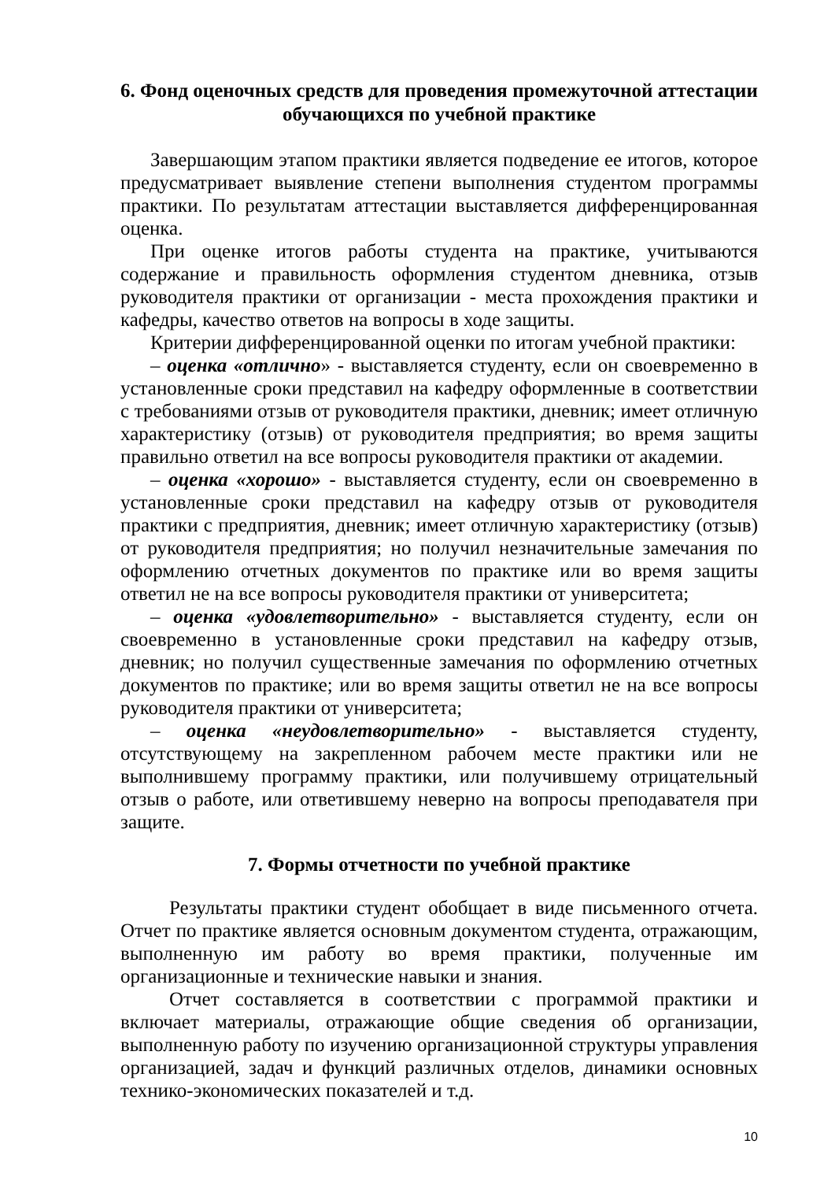6. Фонд оценочных средств для проведения промежуточной аттестации обучающихся по учебной практике
Завершающим этапом практики является подведение ее итогов, которое предусматривает выявление степени выполнения студентом программы практики. По результатам аттестации выставляется дифференцированная оценка.
При оценке итогов работы студента на практике, учитываются содержание и правильность оформления студентом дневника, отзыв руководителя практики от организации - места прохождения практики и кафедры, качество ответов на вопросы в ходе защиты.
Критерии дифференцированной оценки по итогам учебной практики:
– оценка «отлично» - выставляется студенту, если он своевременно в установленные сроки представил на кафедру оформленные в соответствии с требованиями отзыв от руководителя практики, дневник; имеет отличную характеристику (отзыв) от руководителя предприятия; во время защиты правильно ответил на все вопросы руководителя практики от академии.
– оценка «хорошо» - выставляется студенту, если он своевременно в установленные сроки представил на кафедру отзыв от руководителя практики с предприятия, дневник; имеет отличную характеристику (отзыв) от руководителя предприятия; но получил незначительные замечания по оформлению отчетных документов по практике или во время защиты ответил не на все вопросы руководителя практики от университета;
– оценка «удовлетворительно» - выставляется студенту, если он своевременно в установленные сроки представил на кафедру отзыв, дневник; но получил существенные замечания по оформлению отчетных документов по практике; или во время защиты ответил не на все вопросы руководителя практики от университета;
– оценка «неудовлетворительно» - выставляется студенту, отсутствующему на закрепленном рабочем месте практики или не выполнившему программу практики, или получившему отрицательный отзыв о работе, или ответившему неверно на вопросы преподавателя при защите.
7. Формы отчетности по учебной практике
Результаты практики студент обобщает в виде письменного отчета. Отчет по практике является основным документом студента, отражающим, выполненную им работу во время практики, полученные им организационные и технические навыки и знания.
Отчет составляется в соответствии с программой практики и включает материалы, отражающие общие сведения об организации, выполненную работу по изучению организационной структуры управления организацией, задач и функций различных отделов, динамики основных технико-экономических показателей и т.д.
10